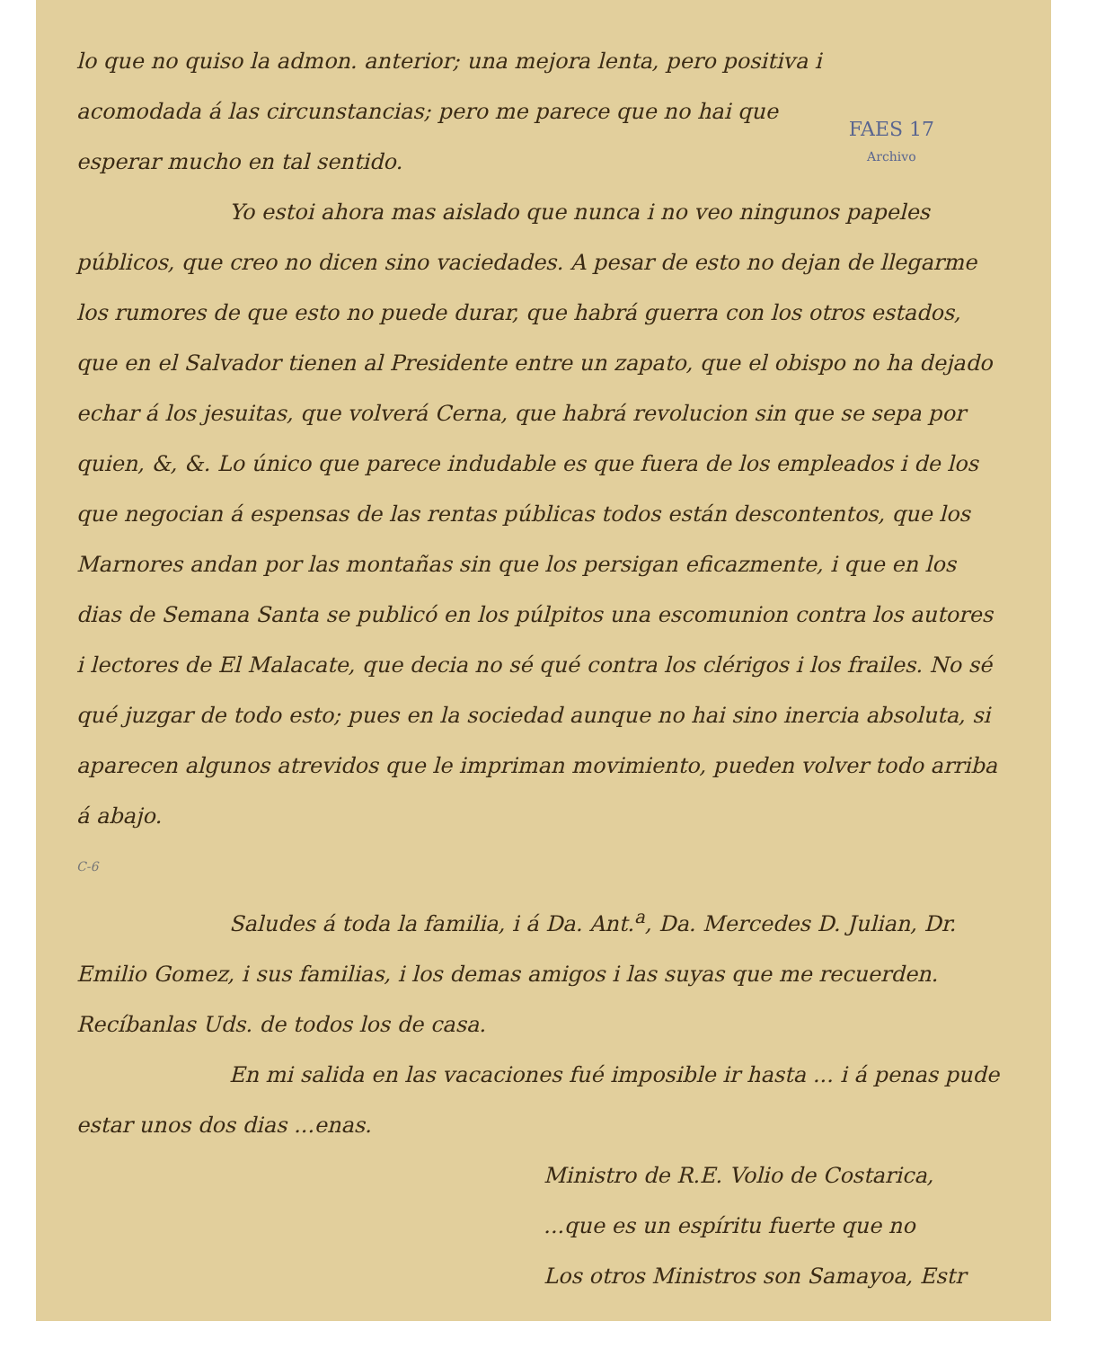FAES 17
Archivo
lo que no quiso la admon. anterior; una mejora lenta, pero positiva i acomodada á las circunstancias; pero me parece que no hai que esperar mucho en tal sentido.
Yo estoi ahora mas aislado que nunca i no veo ningunos papeles públicos, que creo no dicen sino vaciedades. A pesar de esto no dejan de llegarme los rumores de que esto no puede durar, que habrá guerra con los otros estados, que en el Salvador tienen al Presidente entre un zapato, que el obispo no ha dejado echar á los jesuitas, que volverá Cerna, que habrá revolucion sin que se sepa por quien, &, &. Lo único que parece indudable es que fuera de los empleados i de los que negocian á espensas de las rentas públicas todos están descontentos, que los Marnores andan por las montañas sin que los persigan eficazmente, i que en los dias de Semana Santa se publicó en los púlpitos una escomunion contra los autores i lectores de El Malacate, que decia no sé qué contra los clérigos i los frailes. No sé qué juzgar de todo esto; pues en la sociedad aunque no hai sino inercia absoluta, si aparecen algunos atrevidos que le impriman movimiento, pueden volver todo arriba á abajo.
C-6
Saludes á toda la familia, i á Da. Ant.<sup>a</sup>, Da. Mercedes D. Julian, Dr. Emilio Gomez, i sus familias, i los demas amigos i las suyas que me recuerden. Recíbanlas Uds. de todos los de casa.
En mi salida en las vacaciones fué imposible ir hasta ... i á penas pude estar unos dos dias ...enas.
Ministro de R.E. Volio de Costarica,
...que es un espíritu fuerte que no
Los otros Ministros son Samayoa, Estr